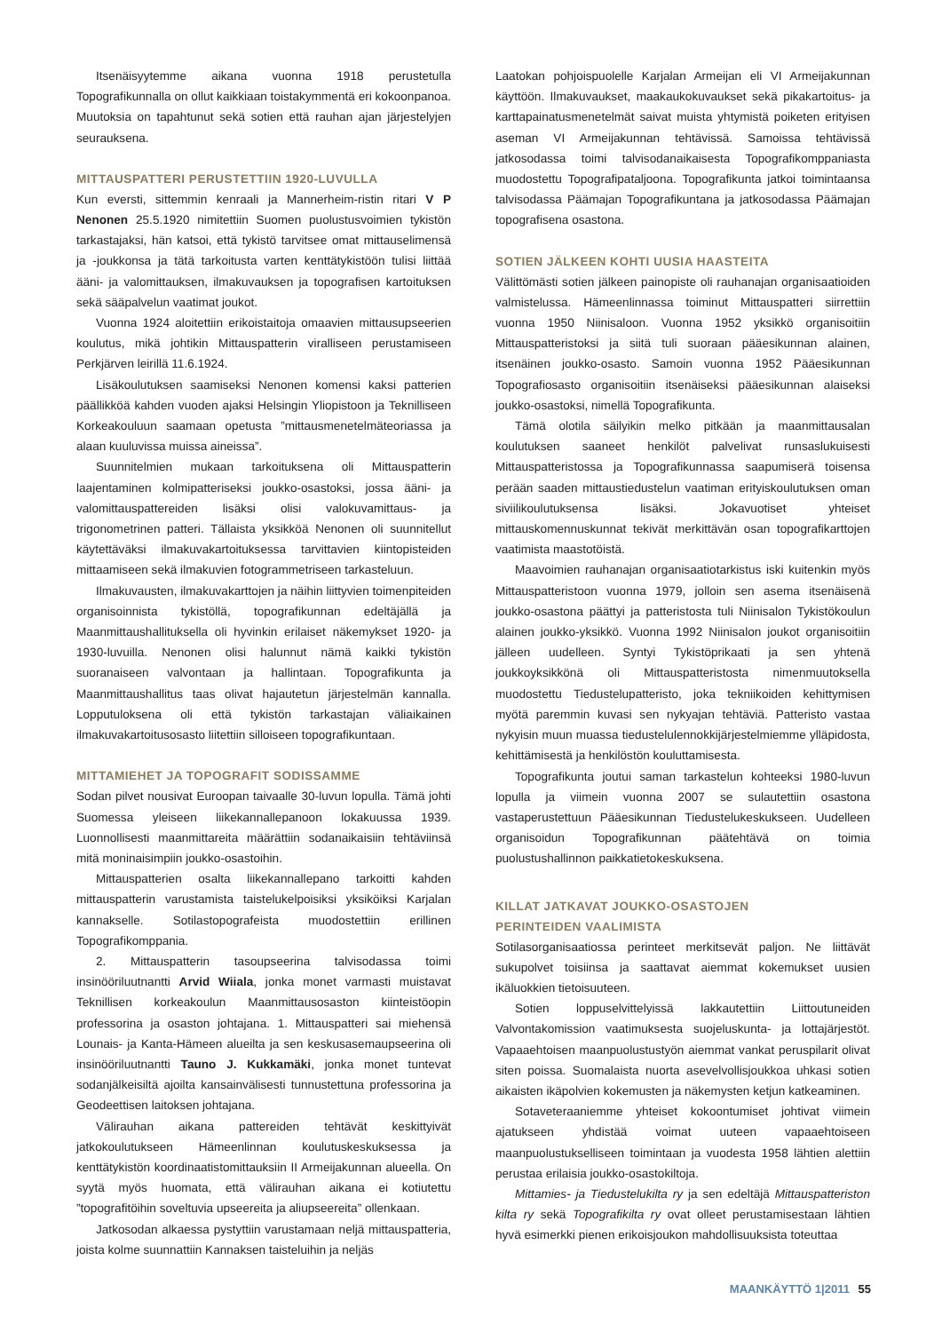Itsenäisyytemme aikana vuonna 1918 perustetulla Topografikunnalla on ollut kaikkiaan toistakymmentä eri kokoonpanoa. Muutoksia on tapahtunut sekä sotien että rauhan ajan järjestelyjen seurauksena.
MITTAUSPATTERI PERUSTETTIIN 1920-LUVULLA
Kun eversti, sittemmin kenraali ja Mannerheim-ristin ritari V P Nenonen 25.5.1920 nimitettiin Suomen puolustusvoimien tykistön tarkastajaksi, hän katsoi, että tykistö tarvitsee omat mittauselimensä ja -joukkonsa ja tätä tarkoitusta varten kenttätykistöön tulisi liittää ääni- ja valomittauksen, ilmakuvauksen ja topografisen kartoituksen sekä sääpalvelun vaatimat joukot.
Vuonna 1924 aloitettiin erikoistaitoja omaavien mittausupseerien koulutus, mikä johtikin Mittauspatterin viralliseen perustamiseen Perkjärven leirillä 11.6.1924.
Lisäkoulutuksen saamiseksi Nenonen komensi kaksi patterien päällikköä kahden vuoden ajaksi Helsingin Yliopistoon ja Teknilliseen Korkeakouluun saamaan opetusta ”mittausmenetelmäteoriassa ja alaan kuuluvissa muissa aineissa”.
Suunnitelmien mukaan tarkoituksena oli Mittauspatterin laajentaminen kolmipatteriseksi joukko-osastoksi, jossa ääni- ja valomittauspattereiden lisäksi olisi valokuvamittaus- ja trigonometrinen patteri. Tällaista yksikköä Nenonen oli suunnitellut käytettäväksi ilmakuvakartoituksessa tarvittavien kiintopisteiden mittaamiseen sekä ilmakuvien fotogrammetriseen tarkasteluun.
Ilmakuvausten, ilmakuvakarttojen ja näihin liittyvien toimenpiteiden organisoinnista tykistöllä, topografikunnan edeltäjällä ja Maanmittaushallituksella oli hyvinkin erilaiset näkemykset 1920- ja 1930-luvuilla. Nenonen olisi halunnut nämä kaikki tykistön suoranaiseen valvontaan ja hallintaan. Topografikunta ja Maanmittaushallitus taas olivat hajautetun järjestelmän kannalla. Lopputuloksena oli että tykistön tarkastajan väliaikainen ilmakuvakartoitusosasto liitettiin silloiseen topografikuntaan.
MITTAMIEHET JA TOPOGRAFIT SODISSAMME
Sodan pilvet nousivat Euroopan taivaalle 30-luvun lopulla. Tämä johti Suomessa yleiseen liikekannallepanoon lokakuussa 1939. Luonnollisesti maanmittareita määrättiin sodanaikaisiin tehtäviinsä mitä moninaisimpiin joukko-osastoihin.
Mittauspatterien osalta liikekannallepano tarkoitti kahden mittauspatterin varustamista taistelukelpoisiksi yksiköiksi Karjalan kannakselle. Sotilastopografeista muodostettiin erillinen Topografikomppania.
2. Mittauspatterin tasoupseerina talvisodassa toimi insinööriluutnantti Arvid Wiiala, jonka monet varmasti muistavat Teknillisen korkeakoulun Maanmittausosaston kiinteistöopin professorina ja osaston johtajana. 1. Mittauspatteri sai miehensä Lounais- ja Kanta-Hämeen alueilta ja sen keskusasemaupseerina oli insinööriluutnantti Tauno J. Kukkamäki, jonka monet tuntevat sodanjälkeisiltä ajoilta kansainvälisesti tunnustettuna professorina ja Geodeettisen laitoksen johtajana.
Välirauhan aikana pattereiden tehtävät keskittyivät jatkokoulutukseen Hämeenlinnan koulutuskeskuksessa ja kenttätykistön koordinaatistomittauksiin II Armeijakunnan alueella. On syytä myös huomata, että välirauhan aikana ei kotiutettu ”topografitöihin soveltuvia upseereita ja aliupseereita” ollenkaan.
Jatkosodan alkaessa pystyttiin varustamaan neljä mittauspatteria, joista kolme suunnattiin Kannaksen taisteluihin ja neljäs
Laatokan pohjoispuolelle Karjalan Armeijan eli VI Armeijakunnan käyttöön. Ilmakuvaukset, maakaukokuvaukset sekä pikakartoitus- ja karttapainatusmenetelmät saivat muista yhtymistä poiketen erityisen aseman VI Armeijakunnan tehtävissä. Samoissa tehtävissä jatkosodassa toimi talvisodanaikaisesta Topografikomppaniasta muodostettu Topografipataljoona. Topografikunta jatkoi toimintaansa talvisodassa Päämajan Topografikuntana ja jatkosodassa Päämajan topografisena osastona.
SOTIEN JÄLKEEN KOHTI UUSIA HAASTEITA
Välittömästi sotien jälkeen painopiste oli rauhanajan organisaatioiden valmistelussa. Hämeenlinnassa toiminut Mittauspatteri siirrettiin vuonna 1950 Niinisaloon. Vuonna 1952 yksikkö organisoitiin Mittauspatteristoksi ja siitä tuli suoraan pääesikunnan alainen, itsenäinen joukko-osasto. Samoin vuonna 1952 Pääesikunnan Topografiosasto organisoitiin itsenäiseksi pääesikunnan alaiseksi joukko-osastoksi, nimellä Topografikunta.
Tämä olotila säilyikin melko pitkään ja maanmittausalan koulutuksen saaneet henkilöt palvelivat runsaslukuisesti Mittauspatteristossa ja Topografikunnassa saapumiserä toisensa perään saaden mittaustiedustelun vaatiman erityiskoulutuksen oman siviilikoulutuksensa lisäksi. Jokavuotiset yhteiset mittauskomennuskunnat tekivät merkittävän osan topografikarttojen vaatimista maastotöistä.
Maavoimien rauhanajan organisaatiotarkistus iski kuitenkin myös Mittauspatteristoon vuonna 1979, jolloin sen asema itsenäisenä joukko-osastona päättyi ja patteristosta tuli Niinisalon Tykistökoulun alainen joukko-yksikkö. Vuonna 1992 Niinisalon joukot organisoitiin jälleen uudelleen. Syntyi Tykistöprikaati ja sen yhtenä joukkoyksikkönä oli Mittauspatteristosta nimenmuutoksella muodostettu Tiedustelupatteristo, joka tekniikoiden kehittymisen myötä paremmin kuvasi sen nykyajan tehtäviä. Patteristo vastaa nykyisin muun muassa tiedustelulennokkijärjestelmiemme ylläpidosta, kehittämisestä ja henkilöstön kouluttamisesta.
Topografikunta joutui saman tarkastelun kohteeksi 1980-luvun lopulla ja viimein vuonna 2007 se sulautettiin osastona vastaperustettuun Pääesikunnan Tiedustelukeskukseen. Uudelleen organisoidun Topografikunnan päätehtävä on toimia puolustushallinnon paikkatietokeskuksena.
KILLAT JATKAVAT JOUKKO-OSASTOJEN
PERINTEIDEN VAALIMISTA
Sotilasorganisaatiossa perinteet merkitsevät paljon. Ne liittävät sukupolvet toisiinsa ja saattavat aiemmat kokemukset uusien ikäluokkien tietoisuuteen.
Sotien loppuselvittelyissä lakkautettiin Liittoutuneiden Valvontakomission vaatimuksesta suojeluskunta- ja lottajärjestöt. Vapaaehtoisen maanpuolustustyön aiemmat vankat peruspilarit olivat siten poissa. Suomalaista nuorta asevelvollisjoukkoa uhkasi sotien aikaisten ikäpolvien kokemusten ja näkemysten ketjun katkeaminen.
Sotaveteraaniemme yhteiset kokoontumiset johtivat viimein ajatukseen yhdistää voimat uuteen vapaaehtoiseen maanpuolustukselliseen toimintaan ja vuodesta 1958 lähtien alettiin perustaa erilaisia joukko-osastokiltoja.
Mittamies- ja Tiedustelukilta ry ja sen edeltäjä Mittauspatteriston kilta ry sekä Topografikilta ry ovat olleet perustamisestaan lähtien hyvä esimerkki pienen erikoisjoukon mahdollisuuksista toteuttaa
MAANKÄYTTÖ 1|2011 55